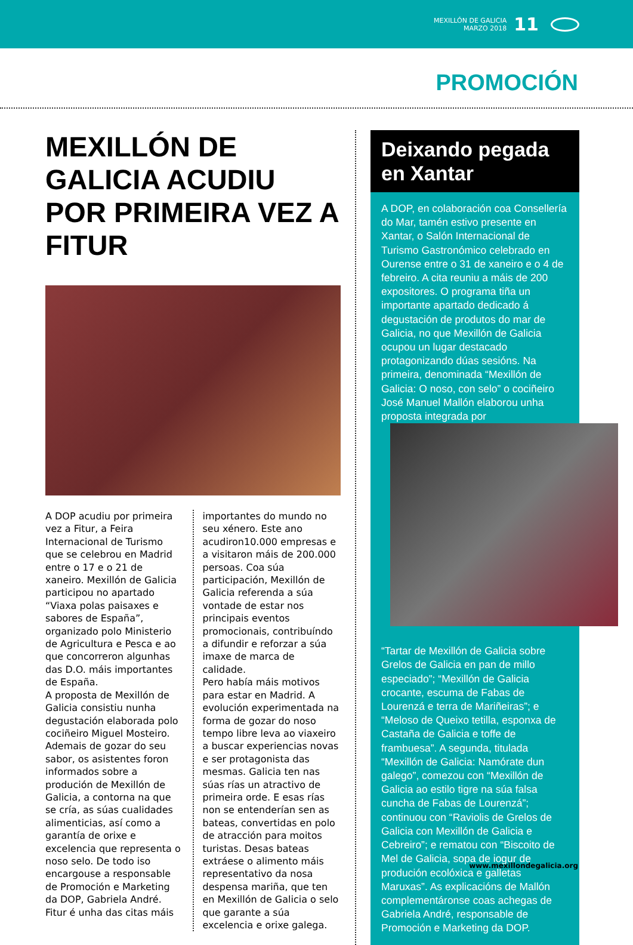MEXILLÓN DE GALICIA
MARZO 2018
11
PROMOCIÓN
MEXILLÓN DE GALICIA ACUDIU POR PRIMEIRA VEZ A FITUR
A DOP acudiu por primeira vez a Fitur, a Feira Internacional de Turismo que se celebrou en Madrid entre o 17 e o 21 de xaneiro. Mexillón de Galicia participou no apartado “Viaxa polas paisaxes e sabores de España”, organizado polo Ministerio de Agricultura e Pesca e ao que concorreron algunhas das D.O. máis importantes de España.
A proposta de Mexillón de Galicia consistiu nunha degustación elaborada polo cociñeiro Miguel Mosteiro. Ademais de gozar do seu sabor, os asistentes foron informados sobre a produción de Mexillón de Galicia, a contorna na que se cría, as súas cualidades alimenticias, así como a garantía de orixe e excelencia que representa o noso selo. De todo iso encargouse a responsable de Promoción e Marketing da DOP, Gabriela André.
Fitur é unha das citas máis
importantes do mundo no seu xénero. Este ano acudiron10.000 empresas e a visitaron máis de 200.000 persoas. Coa súa participación, Mexillón de Galicia referenda a súa vontade de estar nos principais eventos promocionais, contribuíndo a difundir e reforzar a súa imaxe de marca de calidade.
Pero había máis motivos para estar en Madrid. A evolución experimentada na forma de gozar do noso tempo libre leva ao viaxeiro a buscar experiencias novas e ser protagonista das mesmas. Galicia ten nas súas rías un atractivo de primeira orde. E esas rías non se entenderían sen as bateas, convertidas en polo de atracción para moitos turistas. Desas bateas extráese o alimento máis representativo da nosa despensa mariña, que ten en Mexillón de Galicia o selo que garante a súa excelencia e orixe galega.
Deixando pegada en Xantar
A DOP, en colaboración coa Consellería do Mar, tamén estivo presente en Xantar, o Salón Internacional de Turismo Gastronómico celebrado en Ourense entre o 31 de xaneiro e o 4 de febreiro. A cita reuniu a máis de 200 expositores. O programa tiña un importante apartado dedicado á degustación de produtos do mar de Galicia, no que Mexillón de Galicia ocupou un lugar destacado protagonizando dúas sesións. Na primeira, denominada “Mexillón de Galicia: O noso, con selo” o cociñeiro José Manuel Mallón elaborou unha proposta integrada por
“Tartar de Mexillón de Galicia sobre Grelos de Galicia en pan de millo especiado”; “Mexillón de Galicia crocante, escuma de Fabas de Lourenzá e terra de Mariñeiras”; e “Meloso de Queixo tetilla, esponxa de Castaña de Galicia e toffe de frambuesa”. A segunda, titulada “Mexillón de Galicia: Namórate dun galego”, comezou con “Mexillón de Galicia ao estilo tigre na súa falsa cuncha de Fabas de Lourenzá”; continuou con “Raviolis de Grelos de Galicia con Mexillón de Galicia e Cebreiro”; e rematou con “Biscoito de Mel de Galicia, sopa de iogur de produción ecolóxica e galletas Maruxas”. As explicacións de Mallón complementáronse coas achegas de Gabriela André, responsable de Promoción e Marketing da DOP.
www.mexillondegalicia.org